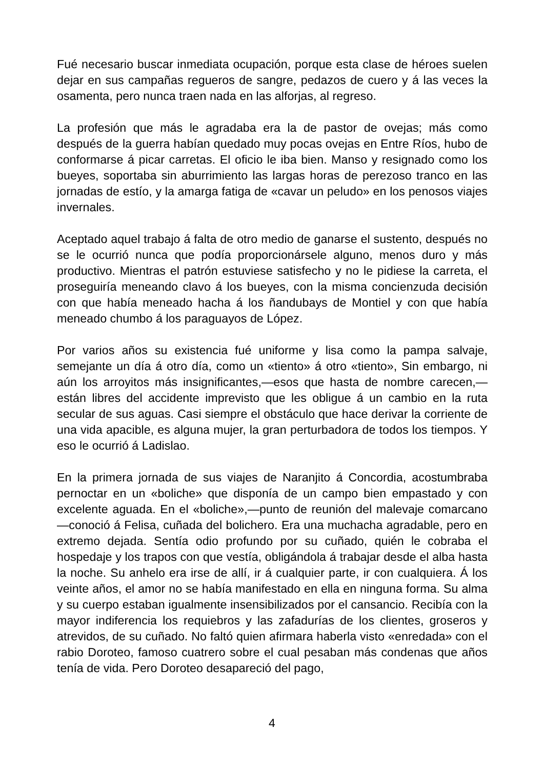Fué necesario buscar inmediata ocupación, porque esta clase de héroes suelen dejar en sus campañas regueros de sangre, pedazos de cuero y á las veces la osamenta, pero nunca traen nada en las alforjas, al regreso.
La profesión que más le agradaba era la de pastor de ovejas; más como después de la guerra habían quedado muy pocas ovejas en Entre Ríos, hubo de conformarse á picar carretas. El oficio le iba bien. Manso y resignado como los bueyes, soportaba sin aburrimiento las largas horas de perezoso tranco en las jornadas de estío, y la amarga fatiga de «cavar un peludo» en los penosos viajes invernales.
Aceptado aquel trabajo á falta de otro medio de ganarse el sustento, después no se le ocurrió nunca que podía proporcionársele alguno, menos duro y más productivo. Mientras el patrón estuviese satisfecho y no le pidiese la carreta, el proseguiría meneando clavo á los bueyes, con la misma concienzuda decisión con que había meneado hacha á los ñandubays de Montiel y con que había meneado chumbo á los paraguayos de López.
Por varios años su existencia fué uniforme y lisa como la pampa salvaje, semejante un día á otro día, como un «tiento» á otro «tiento», Sin embargo, ni aún los arroyitos más insignificantes,—esos que hasta de nombre carecen,—están libres del accidente imprevisto que les obligue á un cambio en la ruta secular de sus aguas. Casi siempre el obstáculo que hace derivar la corriente de una vida apacible, es alguna mujer, la gran perturbadora de todos los tiempos. Y eso le ocurrió á Ladislao.
En la primera jornada de sus viajes de Naranjito á Concordia, acostumbraba pernoctar en un «boliche» que disponía de un campo bien empastado y con excelente aguada. En el «boliche»,—punto de reunión del malevaje comarcano—conoció á Felisa, cuñada del bolichero. Era una muchacha agradable, pero en extremo dejada. Sentía odio profundo por su cuñado, quién le cobraba el hospedaje y los trapos con que vestía, obligándola á trabajar desde el alba hasta la noche. Su anhelo era irse de allí, ir á cualquier parte, ir con cualquiera. Á los veinte años, el amor no se había manifestado en ella en ninguna forma. Su alma y su cuerpo estaban igualmente insensibilizados por el cansancio. Recibía con la mayor indiferencia los requiebros y las zafadurías de los clientes, groseros y atrevidos, de su cuñado. No faltó quien afirmara haberla visto «enredada» con el rabio Doroteo, famoso cuatrero sobre el cual pesaban más condenas que años tenía de vida. Pero Doroteo desapareció del pago,
4